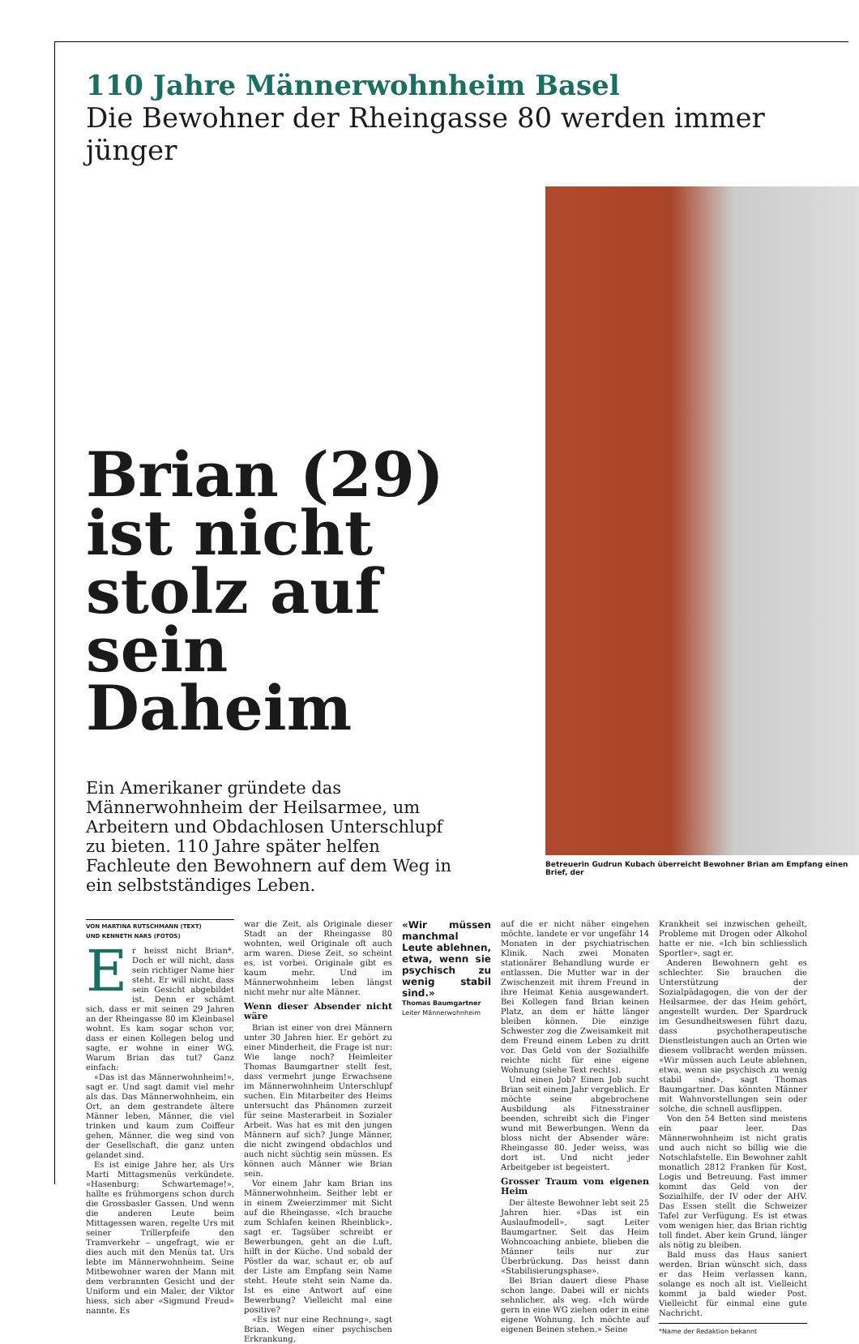110 Jahre Männerwohnheim Basel
Die Bewohner der Rheingasse 80 werden immer jünger
Brian (29) ist nicht stolz auf sein Daheim
Ein Amerikaner gründete das Männerwohnheim der Heilsarmee, um Arbeitern und Obdachlosen Unterschlupf zu bieten. 110 Jahre später helfen Fachleute den Bewohnern auf dem Weg in ein selbstständiges Leben.
Betreuerin Gudrun Kubach überreicht Bewohner Brian am Empfang einen Brief, der
VON MARTINA RUTSCHMANN (TEXT)
UND KENNETH NARS (FOTOS)
Er heisst nicht Brian*. Doch er will nicht, dass sein richtiger Name hier steht. Er will nicht, dass sein Gesicht abgebildet ist. Denn er schämt sich, dass er mit seinen 29 Jahren an der Rheingasse 80 im Kleinbasel wohnt. Es kam sogar schon vor, dass er einen Kollegen belog und sagte, er wohne in einer WG. Warum Brian das tut? Ganz einfach:
«Das ist das Männerwohnheim!», sagt er. Und sagt damit viel mehr als das. Das Männerwohnheim, ein Ort, an dem gestrandete ältere Männer leben, Männer, die viel trinken und kaum zum Coiffeur gehen, Männer, die weg sind von der Gesellschaft, die ganz unten gelandet sind.
Es ist einige Jahre her, als Urs Marti Mittagsmenüs verkündete. «Hasenburg: Schwartemage!», hallte es frühmorgens schon durch die Grossbasler Gassen. Und wenn die anderen Leute beim Mittagessen waren, regelte Urs mit seiner Trillerpfeife den Tramverkehr – ungefragt, wie er dies auch mit den Menüs tat. Urs lebte im Männerwohnheim. Seine Mitbewohner waren der Mann mit dem verbrannten Gesicht und der Uniform und ein Maler, der Viktor hiess, sich aber «Sigmund Freud» nannte. Es
war die Zeit, als Originale dieser Stadt an der Rheingasse 80 wohnten, weil Originale oft auch arm waren. Diese Zeit, so scheint es, ist vorbei. Originale gibt es kaum mehr. Und im Männerwohnheim leben längst nicht mehr nur alte Männer.
Wenn dieser Absender nicht wäre
Brian ist einer von drei Männern unter 30 Jahren hier. Er gehört zu einer Minderheit, die Frage ist nur: Wie lange noch? Heimleiter Thomas Baumgartner stellt fest, dass vermehrt junge Erwachsene im Männerwohnheim Unterschlupf suchen. Ein Mitarbeiter des Heims untersucht das Phänomen zurzeit für seine Masterarbeit in Sozialer Arbeit. Was hat es mit den jungen Männern auf sich? Junge Männer, die nicht zwingend obdachlos und auch nicht süchtig sein müssen. Es können auch Männer wie Brian sein.
Vor einem Jahr kam Brian ins Männerwohnheim. Seither lebt er in einem Zweierzimmer mit Sicht auf die Rheingasse. «Ich brauche zum Schlafen keinen Rheinblick», sagt er. Tagsüber schreibt er Bewerbungen, geht an die Luft, hilft in der Küche. Und sobald der Pöstler da war, schaut er, ob auf der Liste am Empfang sein Name steht. Heute steht sein Name da. Ist es eine Antwort auf eine Bewerbung? Vielleicht mal eine positive?
«Es ist nur eine Rechnung», sagt Brian. Wegen einer psychischen Erkrankung,
«Wir müssen manchmal Leute ablehnen, etwa, wenn sie psychisch zu wenig stabil sind.»
Thomas Baumgartner
Leiter Männerwohnheim
auf die er nicht näher eingehen möchte, landete er vor ungefähr 14 Monaten in der psychiatrischen Klinik. Nach zwei Monaten stationärer Behandlung wurde er entlassen. Die Mutter war in der Zwischenzeit mit ihrem Freund in ihre Heimat Kenia ausgewandert. Bei Kollegen fand Brian keinen Platz, an dem er hätte länger bleiben können. Die einzige Schwester zog die Zweisamkeit mit dem Freund einem Leben zu dritt vor. Das Geld von der Sozialhilfe reichte nicht für eine eigene Wohnung (siehe Text rechts).
Und einen Job? Einen Job sucht Brian seit einem Jahr vergeblich. Er möchte seine abgebrochene Ausbildung als Fitnesstrainer beenden, schreibt sich die Finger wund mit Bewerbungen. Wenn da bloss nicht der Absender wäre: Rheingasse 80. Jeder weiss, was dort ist. Und nicht jeder Arbeitgeber ist begeistert.
Grosser Traum vom eigenen Heim
Der älteste Bewohner lebt seit 25 Jahren hier. «Das ist ein Auslaufmodell», sagt Leiter Baumgartner. Seit das Heim Wohncoaching anbiete, blieben die Männer teils nur zur Überbrückung. Das heisst dann «Stabilisierungsphase».
Bei Brian dauert diese Phase schon lange. Dabei will er nichts sehnlicher, als weg. «Ich würde gern in eine WG ziehen oder in eine eigene Wohnung. Ich möchte auf eigenen Beinen stehen.» Seine
Krankheit sei inzwischen geheilt, Probleme mit Drogen oder Alkohol hatte er nie. «Ich bin schliesslich Sportler», sagt er.
Anderen Bewohnern geht es schlechter. Sie brauchen die Unterstützung der Sozialpädagogen, die von der der Heilsarmee, der das Heim gehört, angestellt wurden. Der Spardruck im Gesundheitswesen führt dazu, dass psychotherapeutische Dienstleistungen auch an Orten wie diesem vollbracht werden müssen. «Wir müssen auch Leute ablehnen, etwa, wenn sie psychisch zu wenig stabil sind», sagt Thomas Baumgartner. Das könnten Männer mit Wahnvorstellungen sein oder solche, die schnell ausflippen.
Von den 54 Betten sind meistens ein paar leer. Das Männerwohnheim ist nicht gratis und auch nicht so billig wie die Notschlafstelle. Ein Bewohner zahlt monatlich 2812 Franken für Kost, Logis und Betreuung. Fast immer kommt das Geld von der Sozialhilfe, der IV oder der AHV. Das Essen stellt die Schweizer Tafel zur Verfügung. Es ist etwas vom wenigen hier, das Brian richtig toll findet. Aber kein Grund, länger als nötig zu bleiben.
Bald muss das Haus saniert werden. Brian wünscht sich, dass er das Heim verlassen kann, solange es noch alt ist. Vielleicht kommt ja bald wieder Post. Vielleicht für einmal eine gute Nachricht.
*Name der Redaktion bekannt